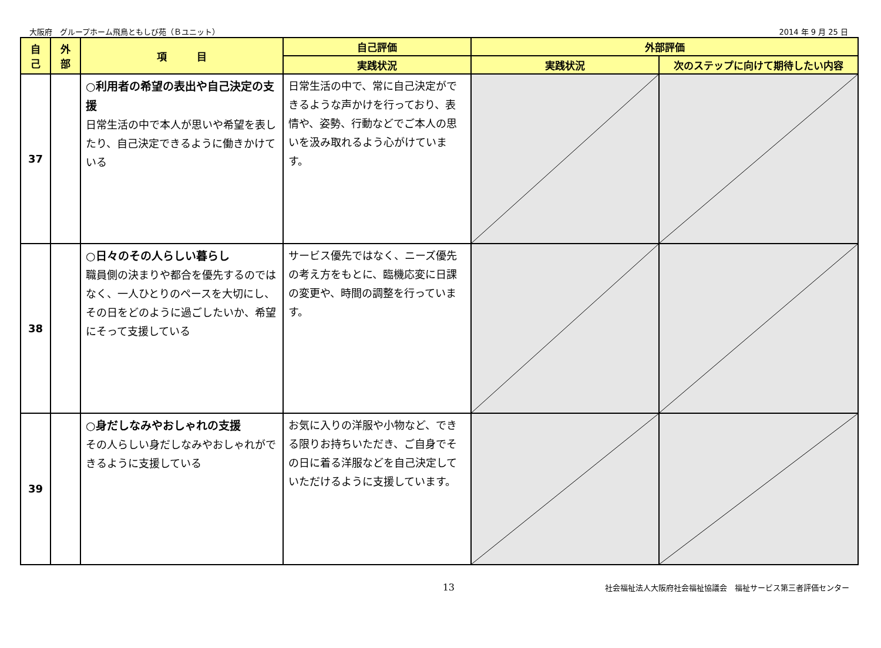大阪府　グループホーム飛鳥ともしび苑（Ｂユニット） 2014 年 9 月 25 日
| 自 己 | 外 部 | 項 目 | 自己評価 | 外部評価 | |
| --- | --- | --- | --- | --- | --- |
| | | | 実践状況 | 実践状況 | 次のステップに向けて期待したい内容 |
| 37 | | ○利用者の希望の表出や自己決定の支援 日常生活の中で本人が思いや希望を表したり、自己決定できるように働きかけている | 日常生活の中で、常に自己決定ができるような声かけを行っており、表情や、姿勢、行動などでご本人の思いを汲み取れるよう心がけています。 | | |
| 38 | | ○日々のその人らしい暮らし 職員側の決まりや都合を優先するのではなく、一人ひとりのペースを大切にし、その日をどのように過ごしたいか、希望にそって支援している | サービス優先ではなく、ニーズ優先の考え方をもとに、臨機応変に日課の変更や、時間の調整を行っています。 | | |
| 39 | | ○身だしなみやおしゃれの支援 その人らしい身だしなみやおしゃれができるように支援している | お気に入りの洋服や小物など、できる限りお持ちいただき、ご自身でその日に着る洋服などを自己決定していただけるように支援しています。 | | |
13 社会福祉法人大阪府社会福祉協議会　福祉サービス第三者評価センター